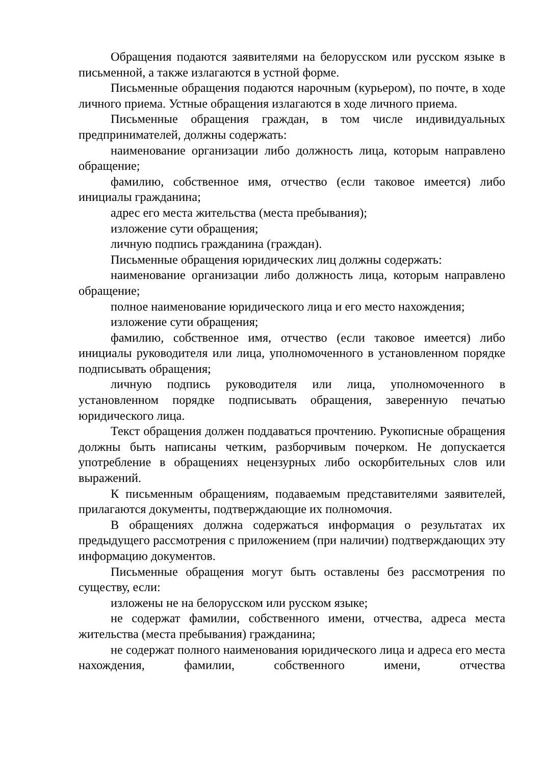Обращения подаются заявителями на белорусском или русском языке в письменной, а также излагаются в устной форме.
Письменные обращения подаются нарочным (курьером), по почте, в ходе личного приема. Устные обращения излагаются в ходе личного приема.
Письменные обращения граждан, в том числе индивидуальных предпринимателей, должны содержать:
наименование организации либо должность лица, которым направлено обращение;
фамилию, собственное имя, отчество (если таковое имеется) либо инициалы гражданина;
адрес его места жительства (места пребывания);
изложение сути обращения;
личную подпись гражданина (граждан).
Письменные обращения юридических лиц должны содержать:
наименование организации либо должность лица, которым направлено обращение;
полное наименование юридического лица и его место нахождения;
изложение сути обращения;
фамилию, собственное имя, отчество (если таковое имеется) либо инициалы руководителя или лица, уполномоченного в установленном порядке подписывать обращения;
личную подпись руководителя или лица, уполномоченного в установленном порядке подписывать обращения, заверенную печатью юридического лица.
Текст обращения должен поддаваться прочтению. Рукописные обращения должны быть написаны четким, разборчивым почерком. Не допускается употребление в обращениях нецензурных либо оскорбительных слов или выражений.
К письменным обращениям, подаваемым представителями заявителей, прилагаются документы, подтверждающие их полномочия.
В обращениях должна содержаться информация о результатах их предыдущего рассмотрения с приложением (при наличии) подтверждающих эту информацию документов.
Письменные обращения могут быть оставлены без рассмотрения по существу, если:
изложены не на белорусском или русском языке;
не содержат фамилии, собственного имени, отчества, адреса места жительства (места пребывания) гражданина;
не содержат полного наименования юридического лица и адреса его места нахождения, фамилии, собственного имени, отчества